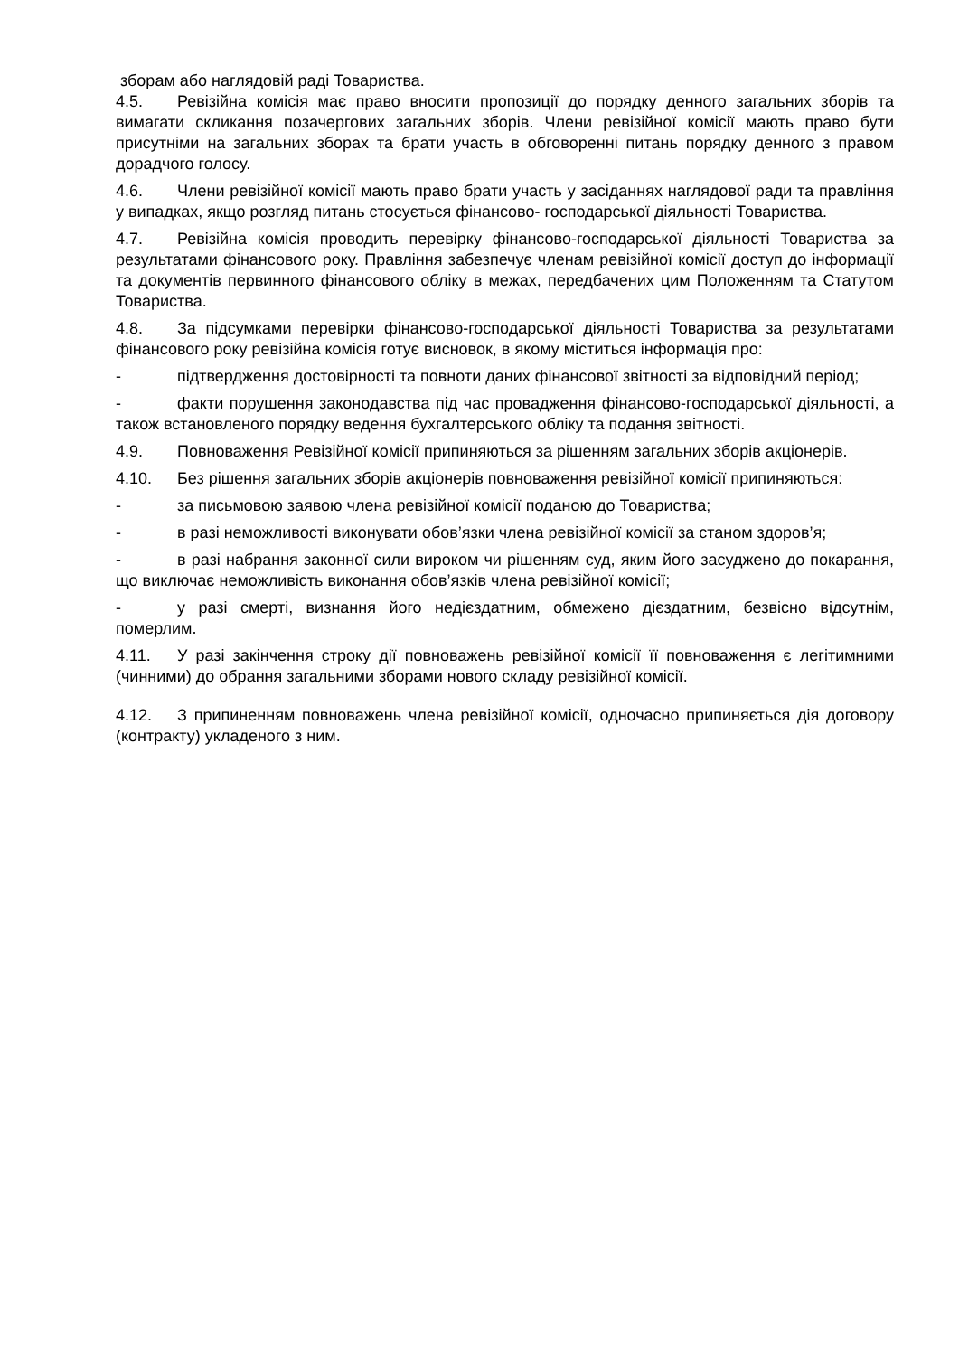зборам або наглядовій раді Товариства.
4.5. Ревізійна комісія має право вносити пропозиції до порядку денного загальних зборів та вимагати скликання позачергових загальних зборів. Члени ревізійної комісії мають право бути присутніми на загальних зборах та брати участь в обговоренні питань порядку денного з правом дорадчого голосу.
4.6. Члени ревізійної комісії мають право брати участь у засіданнях наглядової ради та правління у випадках, якщо розгляд питань стосується фінансово- господарської діяльності Товариства.
4.7. Ревізійна комісія проводить перевірку фінансово-господарської діяльності Товариства за результатами фінансового року. Правління забезпечує членам ревізійної комісії доступ до інформації та документів первинного фінансового обліку в межах, передбачених цим Положенням та Статутом Товариства.
4.8. За підсумками перевірки фінансово-господарської діяльності Товариства за результатами фінансового року ревізійна комісія готує висновок, в якому міститься інформація про:
- підтвердження достовірності та повноти даних фінансової звітності за відповідний період;
- факти порушення законодавства під час провадження фінансово-господарської діяльності, а також встановленого порядку ведення бухгалтерського обліку та подання звітності.
4.9. Повноваження Ревізійної комісії припиняються за рішенням загальних зборів акціонерів.
4.10. Без рішення загальних зборів акціонерів повноваження ревізійної комісії припиняються:
- за письмовою заявою члена ревізійної комісії поданою до Товариства;
- в разі неможливості виконувати обов’язки члена ревізійної комісії за станом здоров’я;
- в разі набрання законної сили вироком чи рішенням суд, яким його засуджено до покарання, що виключає неможливість виконання обов’язків члена ревізійної комісії;
- у разі смерті, визнання його недієздатним, обмежено дієздатним, безвісно відсутнім, померлим.
4.11. У разі закінчення строку дії повноважень ревізійної комісії її повноваження є легітимними (чинними) до обрання загальними зборами нового складу ревізійної комісії.
4.12. З припиненням повноважень члена ревізійної комісії, одночасно припиняється дія договору (контракту) укладеного з ним.